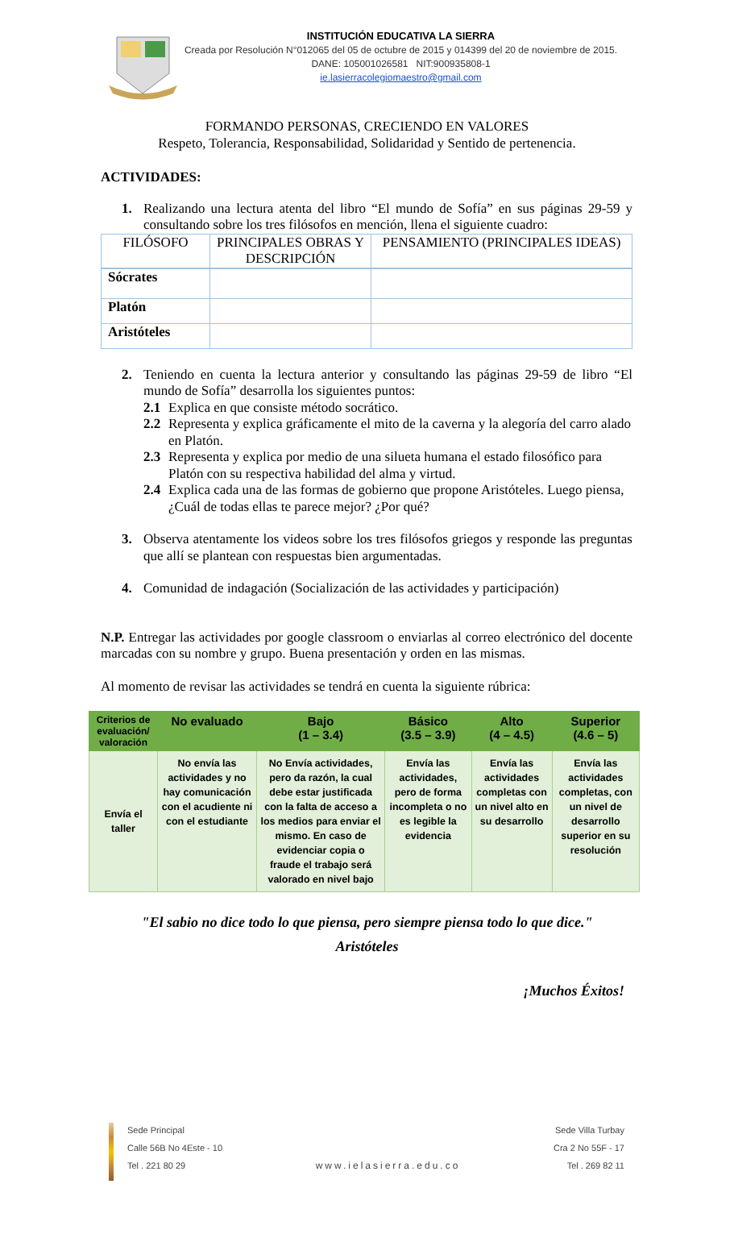INSTITUCIÓN EDUCATIVA LA SIERRA
Creada por Resolución N°012065 del 05 de octubre de 2015 y 014399 del 20 de noviembre de 2015.
DANE: 105001026581 NIT:900935808-1
ie.lasierracolegiomaestro@gmail.com
FORMANDO PERSONAS, CRECIENDO EN VALORES
Respeto, Tolerancia, Responsabilidad, Solidaridad y Sentido de pertenencia.
ACTIVIDADES:
1. Realizando una lectura atenta del libro “El mundo de Sofía” en sus páginas 29-59 y consultando sobre los tres filósofos en mención, llena el siguiente cuadro:
| FILÓSOFO | PRINCIPALES OBRAS Y DESCRIPCIÓN | PENSAMIENTO (PRINCIPALES IDEAS) |
| --- | --- | --- |
| Sócrates | | |
| Platón | | |
| Aristóteles | | |
2. Teniendo en cuenta la lectura anterior y consultando las páginas 29-59 de libro “El mundo de Sofía” desarrolla los siguientes puntos:
2.1 Explica en que consiste método socrático.
2.2 Representa y explica gráficamente el mito de la caverna y la alegoría del carro alado en Platón.
2.3 Representa y explica por medio de una silueta humana el estado filosófico para Platón con su respectiva habilidad del alma y virtud.
2.4 Explica cada una de las formas de gobierno que propone Aristóteles. Luego piensa, ¿Cuál de todas ellas te parece mejor? ¿Por qué?
3. Observa atentamente los videos sobre los tres filósofos griegos y responde las preguntas que allí se plantean con respuestas bien argumentadas.
4. Comunidad de indagación (Socialización de las actividades y participación)
N.P. Entregar las actividades por google classroom o enviarlas al correo electrónico del docente marcadas con su nombre y grupo. Buena presentación y orden en las mismas.
Al momento de revisar las actividades se tendrá en cuenta la siguiente rúbrica:
| Criterios de evaluación/ valoración | No evaluado | Bajo (1 – 3.4) | Básico (3.5 – 3.9) | Alto (4 – 4.5) | Superior (4.6 – 5) |
| --- | --- | --- | --- | --- | --- |
| Envía el taller | No envía las actividades y no hay comunicación con el acudiente ni con el estudiante | No Envía actividades, pero da razón, la cual debe estar justificada con la falta de acceso a los medios para enviar el mismo. En caso de evidenciar copia o fraude el trabajo será valorado en nivel bajo | Envía las actividades, pero de forma incompleta o no es legible la evidencia | Envía las actividades completas con un nivel alto en su desarrollo | Envía las actividades completas, con un nivel de desarrollo superior en su resolución |
"El sabio no dice todo lo que piensa, pero siempre piensa todo lo que dice."
Aristóteles
¡Muchos Éxitos!
Sede Principal
Calle 56B No 4Este - 10
Tel . 221 80 29
www.ielasierra.edu.co Sede Villa Turbay
Cra 2 No 55F - 17
Tel . 269 82 11